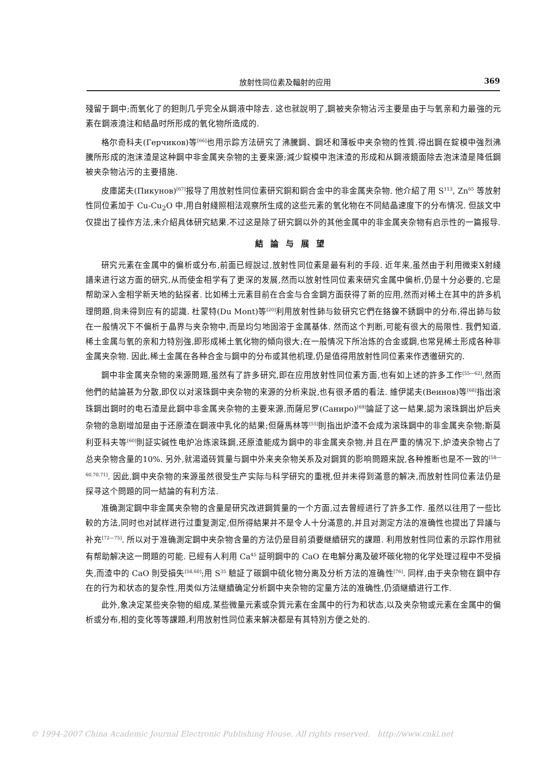放射性同位素及輻射的应用 369
殘留于鋼中;而氧化了的鉭則几乎完全从鋼液中除去. 这也就說明了,鋼被夹杂物沾污主要是由于与氧亲和力最強的元素在鋼液澆注和結晶时所形成的氧化物所造成的.
格尔奇科夫(Герчиков)等<sup>[66]</sup>也用示踪方法研究了沸騰鋼、鋼坯和薄板中夹杂物的性質.得出鋼在錠模中強烈沸騰所形成的泡沫渣是这种鋼中非金属夹杂物的主要来源;減少錠模中泡沫渣的形成和从鋼液鏡面除去泡沫渣是降低鋼被夹杂物沾污的主要措施.
皮庫諾夫(Пикунов)<sup>[67]</sup>报导了用放射性同位素研究銅和銅合金中的非金属夹杂物. 他介紹了用 S<sup>113</sup>, Zn<sup>65</sup> 等放射性同位素加于 Cu-Cu<sub>2</sub>O 中,用自射綫照相法观察所生成的这些元素的氧化物在不同結晶速度下的分布情况. 但該文中仅提出了操作方法,未介紹具体研究結果.不过这是除了研究鋼以外的其他金属中的非金属夹杂物有启示性的一篇报导.
結論与展望
研究元素在金属中的偏析或分布,前面已經說过,放射性同位素是最有利的手段. 近年来,虽然由于利用微束X射綫譜来进行这方面的研究,从而使金相学有了更深的发展,然而以放射性同位素来研究金属中偏析,仍是十分必要的,它是帮助深入金相学新天地的鉆探者. 比如稀土元素目前在合金与合金鋼方面获得了新的应用,然而对稀土在其中的許多机理問題,尙未得到应有的認識. 杜蒙特(Du Mont)等<sup>[20]</sup>利用放射性鈰与釹研究它們在鉻鎳不銹鋼中的分布,得出鈰与釹在一般情况下不偏析于晶界与夹杂物中,而是均匀地固溶于金属基体. 然而这个判断,可能有很大的局限性. 我們知道,稀土金属与氧的亲和力特別強,即形成稀土氧化物的傾向很大;在一般情况下所冶炼的合金或鋼,也常見稀土形成各种非金属夹杂物. 因此,稀土金属在各种合金与鋼中的分布或其他机理,仍是值得用放射性同位素来作透徹研究的.
鋼中非金属夹杂物的来源問題,虽然有了許多研究,即在应用放射性同位素方面,也有如上述的許多工作<sup>[55—62]</sup>,然而他們的結論甚为分散,即仅以对滚珠鋼中夹杂物的来源的分析来說,也有很矛盾的看法. 維伊諾夫(Веинов)等<sup>[68]</sup>指出滚珠鋼出鋼时的电石渣是此鋼中非金属夹杂物的主要来源,而薩尼罗(Саниро)<sup>[69]</sup>論証了这一結果,認为滚珠鋼出炉后夹杂物的急剧增加是由于还原渣在鋼液中乳化的結果;但薩馬林等<sup>[55]</sup>則指出炉渣不会成为滚珠鋼中的非金属夹杂物;斯莫利亚科夫等<sup>[60]</sup>則証实碱性电炉冶炼滚珠鋼,还原渣能成为鋼中的非金属夹杂物,并且在严重的情况下,炉渣夹杂物占了总夹杂物含量的10%. 另外,就湯道砖質量与鋼中外来夹杂物关系及对鋼質的影响問題来說,各种推断也是不一致的<sup>[58—60,70,71]</sup>. 因此,鋼中夹杂物的来源虽然很受生产实际与科学研究的重視,但并未得到滿意的解决,而放射性同位素法仍是探寻这个問題的同一結論的有利方法.
准确測定鋼中非金属夹杂物的含量是研究改进鋼質量的一个方面,过去曾經进行了許多工作. 虽然以往用了一些比較的方法,同时也对試样进行过重复測定,但所得結果并不是令人十分滿意的,并且对測定方法的准确性也提出了异議与补充<sup>[72—75]</sup>. 所以对于准确測定鋼中夹杂物含量的方法仍是目前須要継續研究的課題. 利用放射性同位素的示踪作用就有帮助解决这一問題的可能. 已經有人利用 Ca<sup>45</sup> 証明鋼中的 CaO 在电解分离及破坏碳化物的化学处理过程中不受損失,而渣中的 CaO 則受損失<sup>[58,60]</sup>;用 S<sup>35</sup> 驗証了碳鋼中硫化物分离及分析方法的准确性<sup>[76]</sup>. 同样,由于夹杂物在鋼中存在的行为和状态的复杂性,用类似方法継續确定分析鋼中夹杂物的定量方法的准确性,仍須継續进行工作.
此外,象决定某些夹杂物的組成,某些微量元素或杂質元素在金属中的行为和状态,以及夹杂物或元素在金属中的偏析或分布,相的变化等等課題,利用放射性同位素来解决都是有其特別方便之处的.
© 1994-2007 China Academic Journal Electronic Publishing House. All rights reserved. http://www.cnki.net